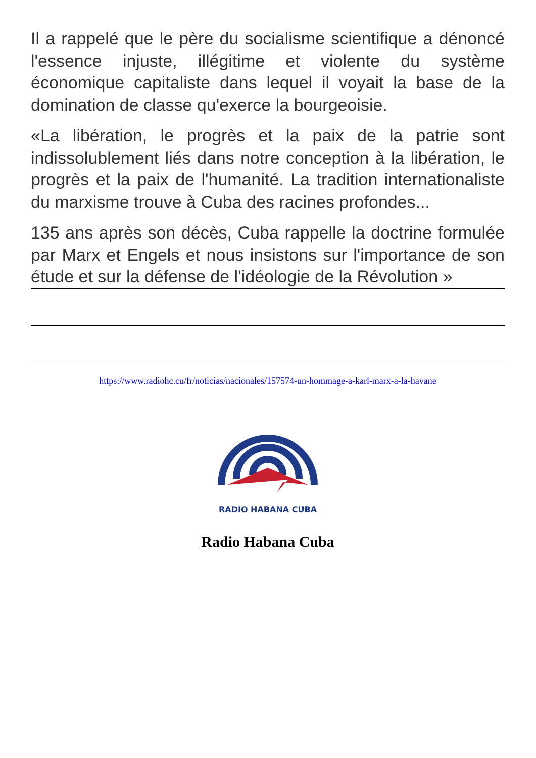Il a rappelé que le père du socialisme scientifique a dénoncé l'essence injuste, illégitime et violente du système économique capitaliste dans lequel il voyait la base de la domination de classe qu'exerce la bourgeoisie.
«La libération, le progrès et la paix de la patrie sont indissolublement liés dans notre conception à la libération, le progrès et la paix de l'humanité. La tradition internationaliste du marxisme trouve à Cuba des racines profondes...
135 ans après son décès, Cuba rappelle la doctrine formulée par Marx et Engels et nous insistons sur l'importance de son étude et sur la défense de l'idéologie de la Révolution »
https://www.radiohc.cu/fr/noticias/nacionales/157574-un-hommage-a-karl-marx-a-la-havane
RADIO HABANA CUBA
Radio Habana Cuba